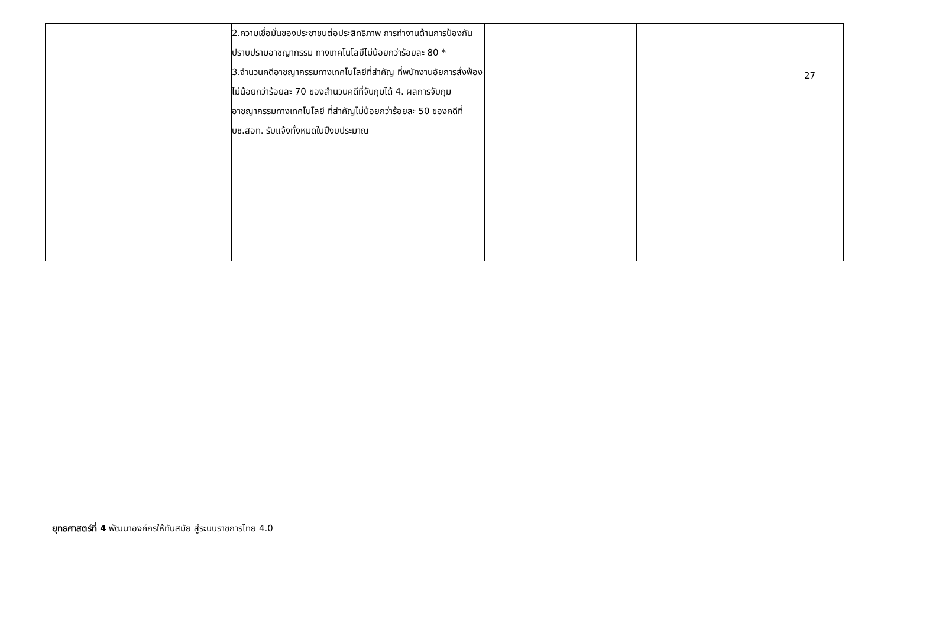| | 2.ความเชื่อมั่นของประชาชนต่อประสิทธิภาพ การทำงานด้านการป้องกันปราบปรามอาชญากรรม ทางเทคโนโลยีไม่น้อยกว่าร้อยละ 80 * 3.จำนวนคดีอาชญากรรมทางเทคโนโลยีที่สำคัญ ที่พนักงานอัยการสั่งฟ้องไม่น้อยกว่าร้อยละ 70 ของสำนวนคดีที่จับกุมได้ 4. ผลการจับกุมอาชญากรรมทางเทคโนโลยี ที่สำคัญไม่น้อยกว่าร้อยละ 50 ของคดีที่ บช.สอท. รับแจ้งทั้งหมดในปีงบประมาณ | | | | | 27 |
ยุทธศาสตร์ที่ 4 พัฒนาองค์กรให้ทันสมัย สู่ระบบราชการไทย 4.0